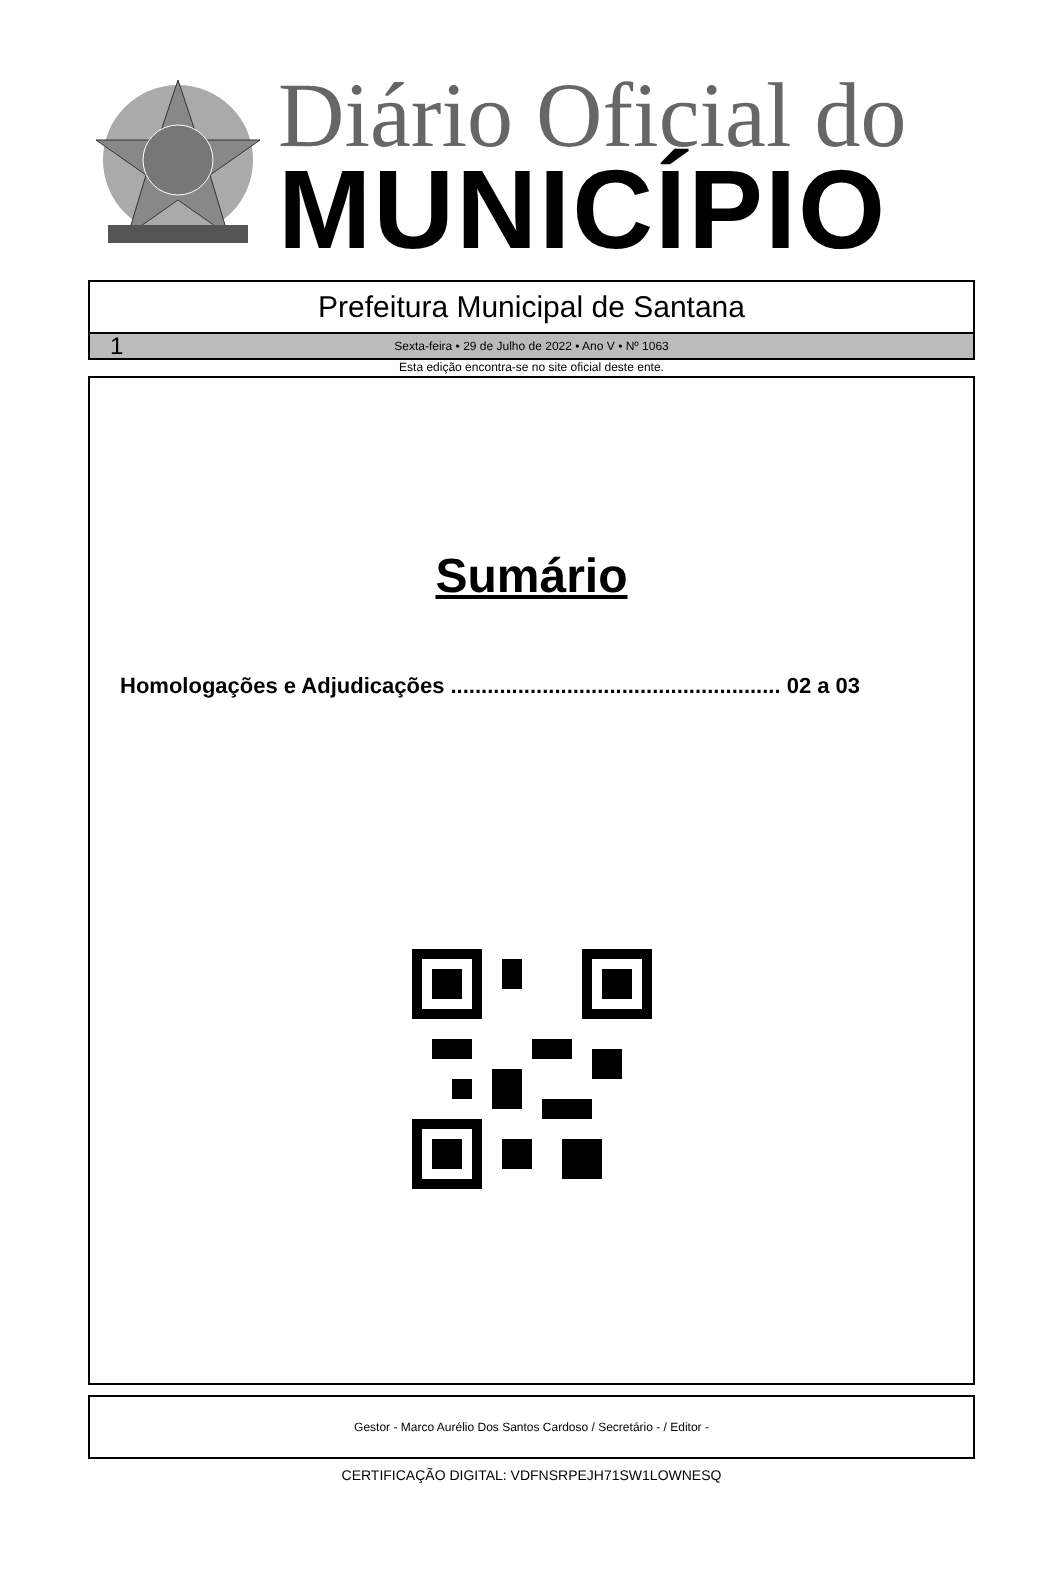Diário Oficial do
MUNICÍPIO
Prefeitura Municipal de Santana
1 Sexta-feira • 29 de Julho de 2022 • Ano V • Nº 1063
Esta edição encontra-se no site oficial deste ente.
Sumário
Homologações e Adjudicações ...................................................... 02 a 03
Gestor - Marco Aurélio Dos Santos Cardoso / Secretário - / Editor -
CERTIFICAÇÃO DIGITAL: VDFNSRPEJH71SW1LOWNESQ